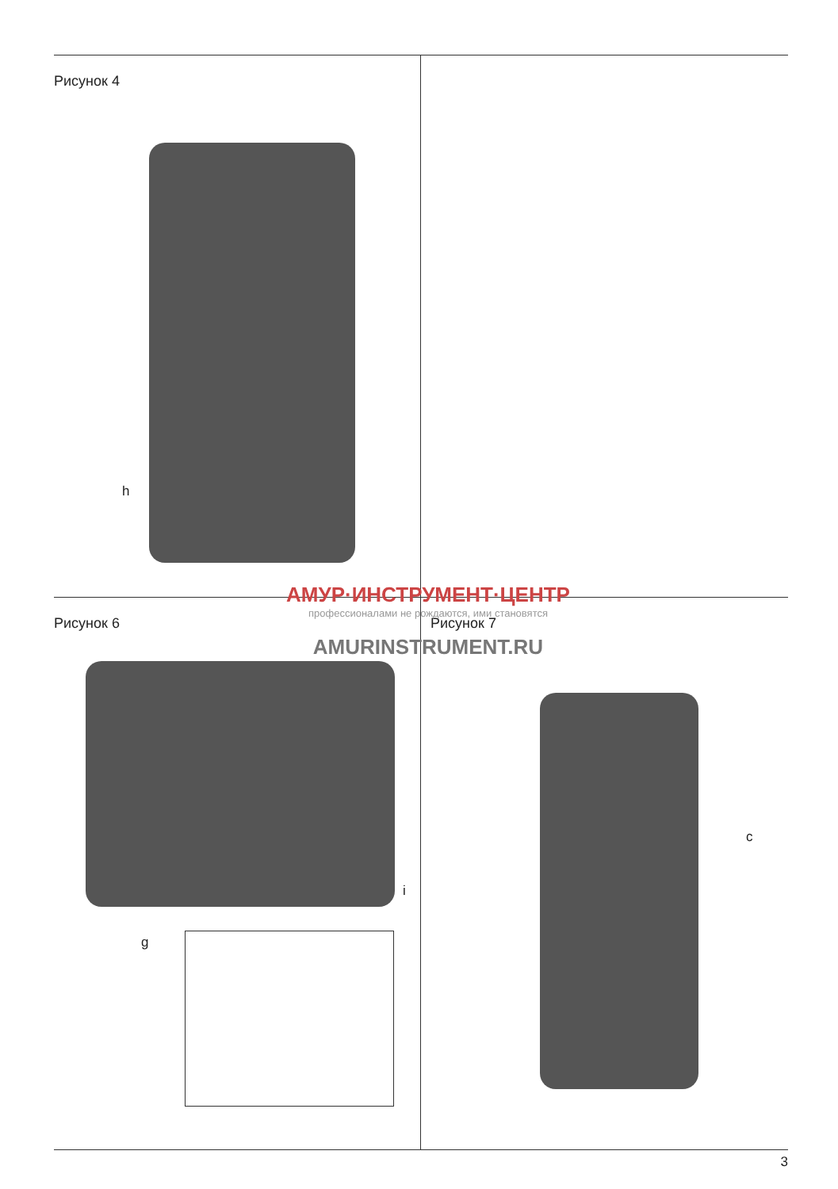Рисунок 4
h
Рисунок 6
g
i
Рисунок 7
c
АМУР·ИНСТРУМЕНТ·ЦЕНТР
профессионалами не рождаются, ими становятся
AMURINSTRUMENT.RU
3